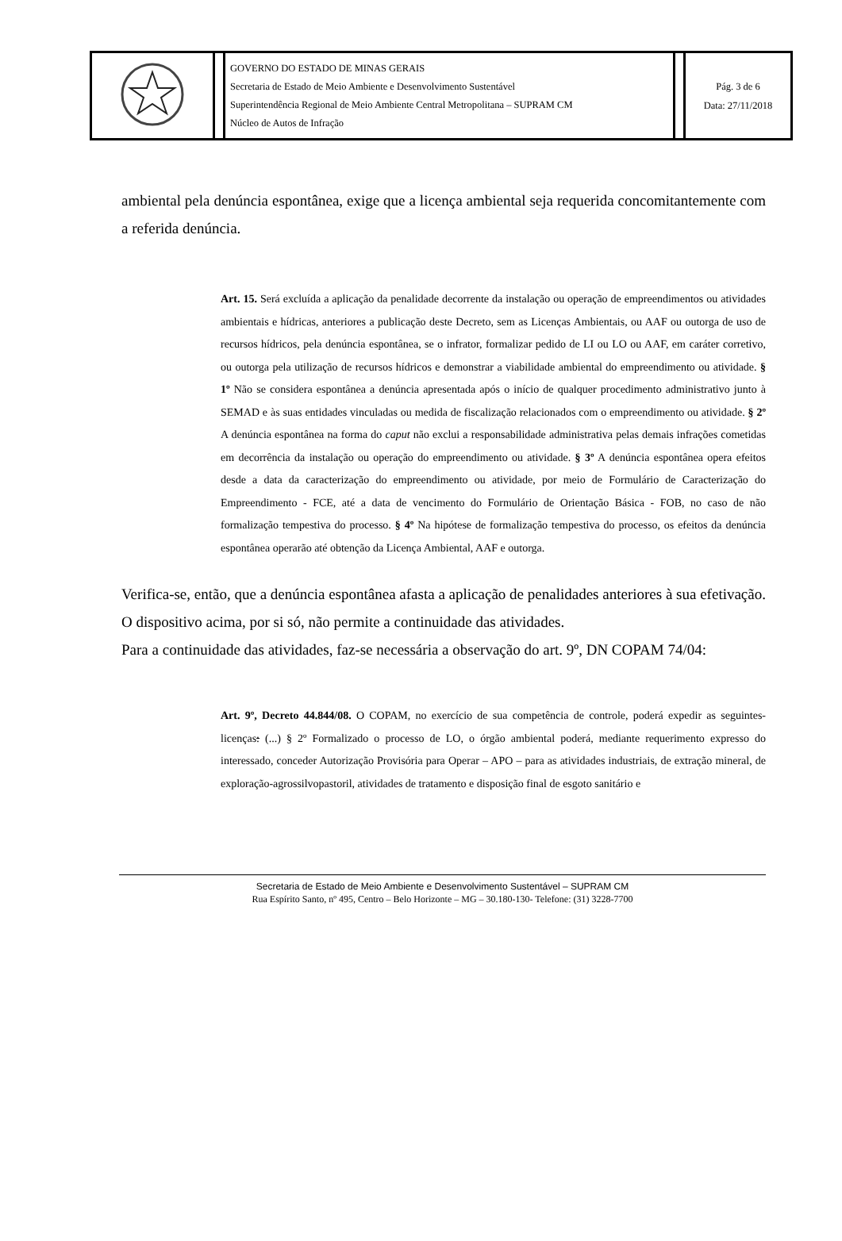| | | GOVERNO DO ESTADO DE MINAS GERAIS Secretaria de Estado de Meio Ambiente e Desenvolvimento Sustentável Superintendência Regional de Meio Ambiente Central Metropolitana – SUPRAM CM Núcleo de Autos de Infração | | Pág. 3 de 6 Data: 27/11/2018 |
ambiental pela denúncia espontânea, exige que a licença ambiental seja requerida concomitantemente com a referida denúncia.
Art. 15. Será excluída a aplicação da penalidade decorrente da instalação ou operação de empreendimentos ou atividades ambientais e hídricas, anteriores a publicação deste Decreto, sem as Licenças Ambientais, ou AAF ou outorga de uso de recursos hídricos, pela denúncia espontânea, se o infrator, formalizar pedido de LI ou LO ou AAF, em caráter corretivo, ou outorga pela utilização de recursos hídricos e demonstrar a viabilidade ambiental do empreendimento ou atividade. § 1º Não se considera espontânea a denúncia apresentada após o início de qualquer procedimento administrativo junto à SEMAD e às suas entidades vinculadas ou medida de fiscalização relacionados com o empreendimento ou atividade. § 2º A denúncia espontânea na forma do caput não exclui a responsabilidade administrativa pelas demais infrações cometidas em decorrência da instalação ou operação do empreendimento ou atividade. § 3º A denúncia espontânea opera efeitos desde a data da caracterização do empreendimento ou atividade, por meio de Formulário de Caracterização do Empreendimento - FCE, até a data de vencimento do Formulário de Orientação Básica - FOB, no caso de não formalização tempestiva do processo. § 4º Na hipótese de formalização tempestiva do processo, os efeitos da denúncia espontânea operarão até obtenção da Licença Ambiental, AAF e outorga.
Verifica-se, então, que a denúncia espontânea afasta a aplicação de penalidades anteriores à sua efetivação. O dispositivo acima, por si só, não permite a continuidade das atividades.
Para a continuidade das atividades, faz-se necessária a observação do art. 9º, DN COPAM 74/04:
Art. 9º, Decreto 44.844/08. O COPAM, no exercício de sua competência de controle, poderá expedir as seguintes-licenças: (...) § 2º Formalizado o processo de LO, o órgão ambiental poderá, mediante requerimento expresso do interessado, conceder Autorização Provisória para Operar – APO – para as atividades industriais, de extração mineral, de exploração-agrossilvopastoril, atividades de tratamento e disposição final de esgoto sanitário e
Secretaria de Estado de Meio Ambiente e Desenvolvimento Sustentável – SUPRAM CM
Rua Espírito Santo, nº 495, Centro – Belo Horizonte – MG – 30.180-130- Telefone: (31) 3228-7700